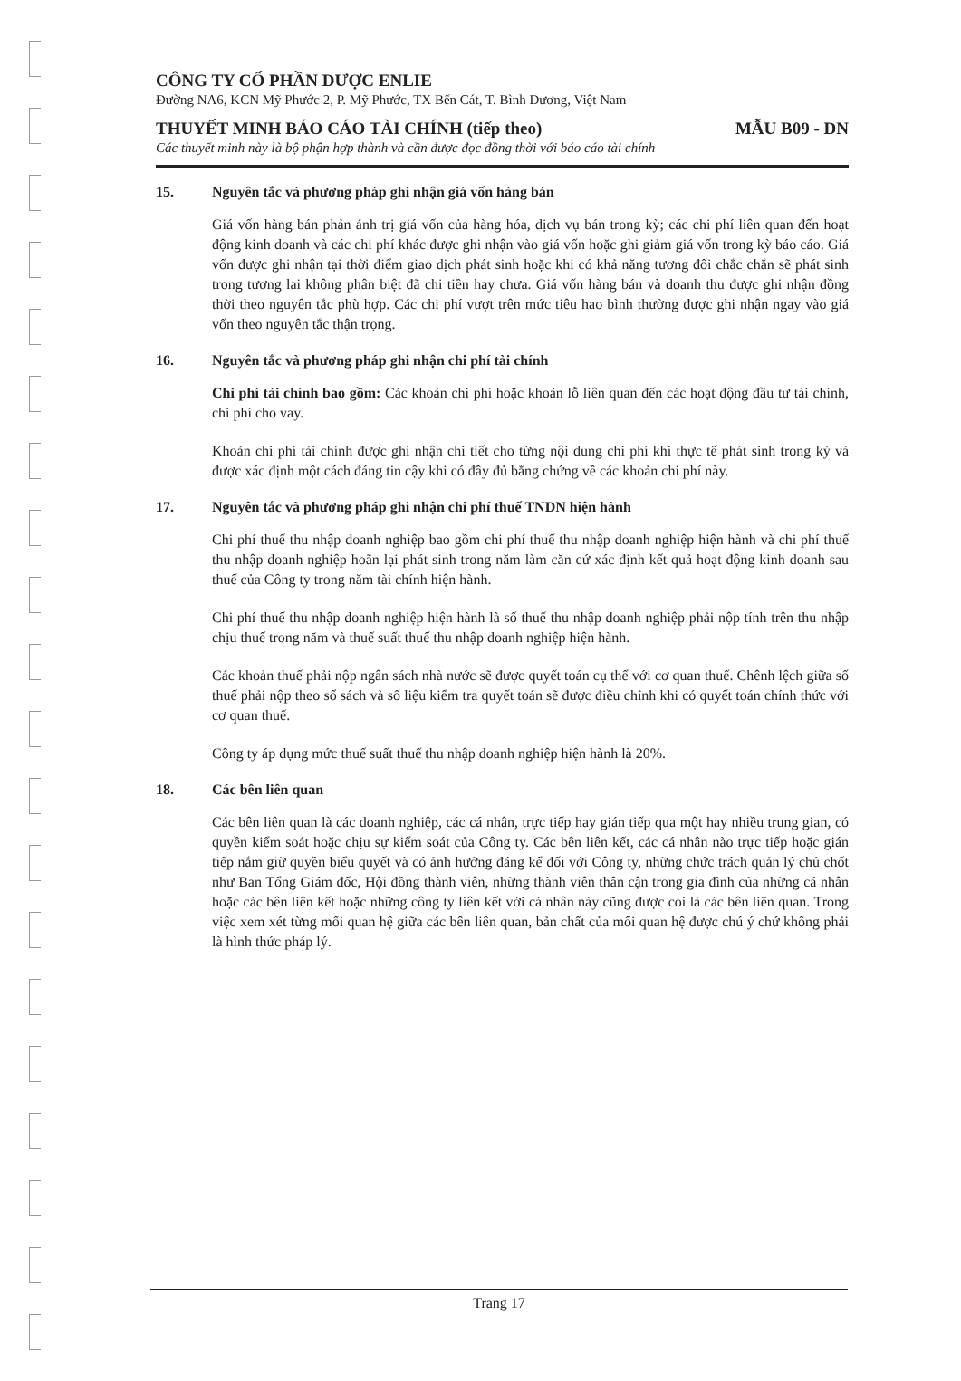CÔNG TY CỔ PHẦN DƯỢC ENLIE
Đường NA6, KCN Mỹ Phước 2, P. Mỹ Phước, TX Bến Cát, T. Bình Dương, Việt Nam
THUYẾT MINH BÁO CÁO TÀI CHÍNH (tiếp theo) MẪU B09 - DN
Các thuyết minh này là bộ phận hợp thành và cần được đọc đồng thời với báo cáo tài chính
15. Nguyên tắc và phương pháp ghi nhận giá vốn hàng bán
Giá vốn hàng bán phản ánh trị giá vốn của hàng hóa, dịch vụ bán trong kỳ; các chi phí liên quan đến hoạt động kinh doanh và các chi phí khác được ghi nhận vào giá vốn hoặc ghi giảm giá vốn trong kỳ báo cáo. Giá vốn được ghi nhận tại thời điểm giao dịch phát sinh hoặc khi có khả năng tương đối chắc chắn sẽ phát sinh trong tương lai không phân biệt đã chi tiền hay chưa. Giá vốn hàng bán và doanh thu được ghi nhận đồng thời theo nguyên tắc phù hợp. Các chi phí vượt trên mức tiêu hao bình thường được ghi nhận ngay vào giá vốn theo nguyên tắc thận trọng.
16. Nguyên tắc và phương pháp ghi nhận chi phí tài chính
Chi phí tài chính bao gồm: Các khoản chi phí hoặc khoản lỗ liên quan đến các hoạt động đầu tư tài chính, chi phí cho vay.
Khoản chi phí tài chính được ghi nhận chi tiết cho từng nội dung chi phí khi thực tế phát sinh trong kỳ và được xác định một cách đáng tin cậy khi có đầy đủ bằng chứng về các khoản chi phí này.
17. Nguyên tắc và phương pháp ghi nhận chi phí thuế TNDN hiện hành
Chi phí thuế thu nhập doanh nghiệp bao gồm chi phí thuế thu nhập doanh nghiệp hiện hành và chi phí thuế thu nhập doanh nghiệp hoãn lại phát sinh trong năm làm căn cứ xác định kết quả hoạt động kinh doanh sau thuế của Công ty trong năm tài chính hiện hành.
Chi phí thuế thu nhập doanh nghiệp hiện hành là số thuế thu nhập doanh nghiệp phải nộp tính trên thu nhập chịu thuế trong năm và thuế suất thuế thu nhập doanh nghiệp hiện hành.
Các khoản thuế phải nộp ngân sách nhà nước sẽ được quyết toán cụ thể với cơ quan thuế. Chênh lệch giữa số thuế phải nộp theo sổ sách và số liệu kiểm tra quyết toán sẽ được điều chỉnh khi có quyết toán chính thức với cơ quan thuế.
Công ty áp dụng mức thuế suất thuế thu nhập doanh nghiệp hiện hành là 20%.
18. Các bên liên quan
Các bên liên quan là các doanh nghiệp, các cá nhân, trực tiếp hay gián tiếp qua một hay nhiều trung gian, có quyền kiểm soát hoặc chịu sự kiểm soát của Công ty. Các bên liên kết, các cá nhân nào trực tiếp hoặc gián tiếp nắm giữ quyền biểu quyết và có ảnh hưởng đáng kể đối với Công ty, những chức trách quản lý chủ chốt như Ban Tổng Giám đốc, Hội đồng thành viên, những thành viên thân cận trong gia đình của những cá nhân hoặc các bên liên kết hoặc những công ty liên kết với cá nhân này cũng được coi là các bên liên quan. Trong việc xem xét từng mối quan hệ giữa các bên liên quan, bản chất của mối quan hệ được chú ý chứ không phải là hình thức pháp lý.
Trang 17